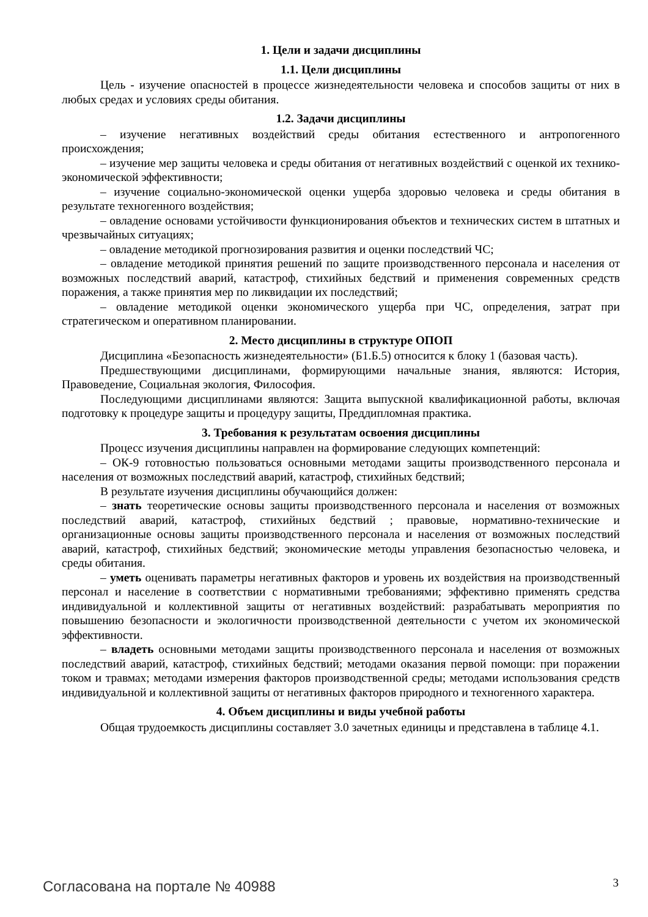1. Цели и задачи дисциплины
1.1. Цели дисциплины
Цель - изучение опасностей в процессе жизнедеятельности человека и способов защиты от них в любых средах и условиях среды обитания.
1.2. Задачи дисциплины
– изучение негативных воздействий среды обитания естественного и антропогенного происхождения;
– изучение мер защиты человека и среды обитания от негативных воздействий с оценкой их технико-экономической эффективности;
– изучение социально-экономической оценки ущерба здоровью человека и среды обитания в результате техногенного воздействия;
– овладение основами устойчивости функционирования объектов и технических систем в штатных и чрезвычайных ситуациях;
– овладение методикой прогнозирования развития и оценки последствий ЧС;
– овладение методикой принятия решений по защите производственного персонала и населения от возможных последствий аварий, катастроф, стихийных бедствий и применения современных средств поражения, а также принятия мер по ликвидации их последствий;
– овладение методикой оценки экономического ущерба при ЧС, определения, затрат при стратегическом и оперативном планировании.
2. Место дисциплины в структуре ОПОП
Дисциплина «Безопасность жизнедеятельности» (Б1.Б.5) относится к блоку 1 (базовая часть).
Предшествующими дисциплинами, формирующими начальные знания, являются: История, Правоведение, Социальная экология, Философия.
Последующими дисциплинами являются: Защита выпускной квалификационной работы, включая подготовку к процедуре защиты и процедуру защиты, Преддипломная практика.
3. Требования к результатам освоения дисциплины
Процесс изучения дисциплины направлен на формирование следующих компетенций:
– ОК-9 готовностью пользоваться основными методами защиты производственного персонала и населения от возможных последствий аварий, катастроф, стихийных бедствий;
В результате изучения дисциплины обучающийся должен:
– знать теоретические основы защиты производственного персонала и населения от возможных последствий аварий, катастроф, стихийных бедствий ; правовые, нормативно-технические и организационные основы защиты производственного персонала и населения от возможных последствий аварий, катастроф, стихийных бедствий; экономические методы управления безопасностью человека, и среды обитания.
– уметь оценивать параметры негативных факторов и уровень их воздействия на производственный персонал и население в соответствии с нормативными требованиями; эффективно применять средства индивидуальной и коллективной защиты от негативных воздействий: разрабатывать мероприятия по повышению безопасности и экологичности производственной деятельности с учетом их экономической эффективности.
– владеть основными методами защиты производственного персонала и населения от возможных последствий аварий, катастроф, стихийных бедствий; методами оказания первой помощи: при поражении током и травмах; методами измерения факторов производственной среды; методами использования средств индивидуальной и коллективной защиты от негативных факторов природного и техногенного характера.
4. Объем дисциплины и виды учебной работы
Общая трудоемкость дисциплины составляет 3.0 зачетных единицы и представлена в таблице 4.1.
Согласована на портале № 40988 3